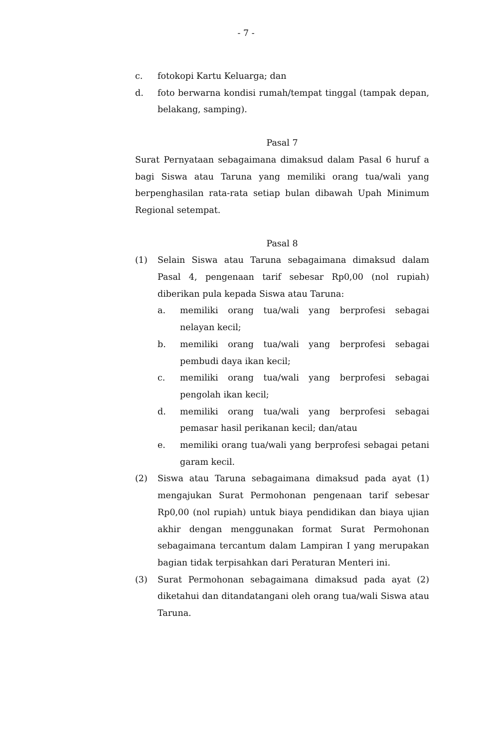- 7 -
c. fotokopi Kartu Keluarga; dan
d. foto berwarna kondisi rumah/tempat tinggal (tampak depan, belakang, samping).
Pasal 7
Surat Pernyataan sebagaimana dimaksud dalam Pasal 6 huruf a bagi Siswa atau Taruna yang memiliki orang tua/wali yang berpenghasilan rata-rata setiap bulan dibawah Upah Minimum Regional setempat.
Pasal 8
(1) Selain Siswa atau Taruna sebagaimana dimaksud dalam Pasal 4, pengenaan tarif sebesar Rp0,00 (nol rupiah) diberikan pula kepada Siswa atau Taruna:
a. memiliki orang tua/wali yang berprofesi sebagai nelayan kecil;
b. memiliki orang tua/wali yang berprofesi sebagai pembudi daya ikan kecil;
c. memiliki orang tua/wali yang berprofesi sebagai pengolah ikan kecil;
d. memiliki orang tua/wali yang berprofesi sebagai pemasar hasil perikanan kecil; dan/atau
e. memiliki orang tua/wali yang berprofesi sebagai petani garam kecil.
(2) Siswa atau Taruna sebagaimana dimaksud pada ayat (1) mengajukan Surat Permohonan pengenaan tarif sebesar Rp0,00 (nol rupiah) untuk biaya pendidikan dan biaya ujian akhir dengan menggunakan format Surat Permohonan sebagaimana tercantum dalam Lampiran I yang merupakan bagian tidak terpisahkan dari Peraturan Menteri ini.
(3) Surat Permohonan sebagaimana dimaksud pada ayat (2) diketahui dan ditandatangani oleh orang tua/wali Siswa atau Taruna.